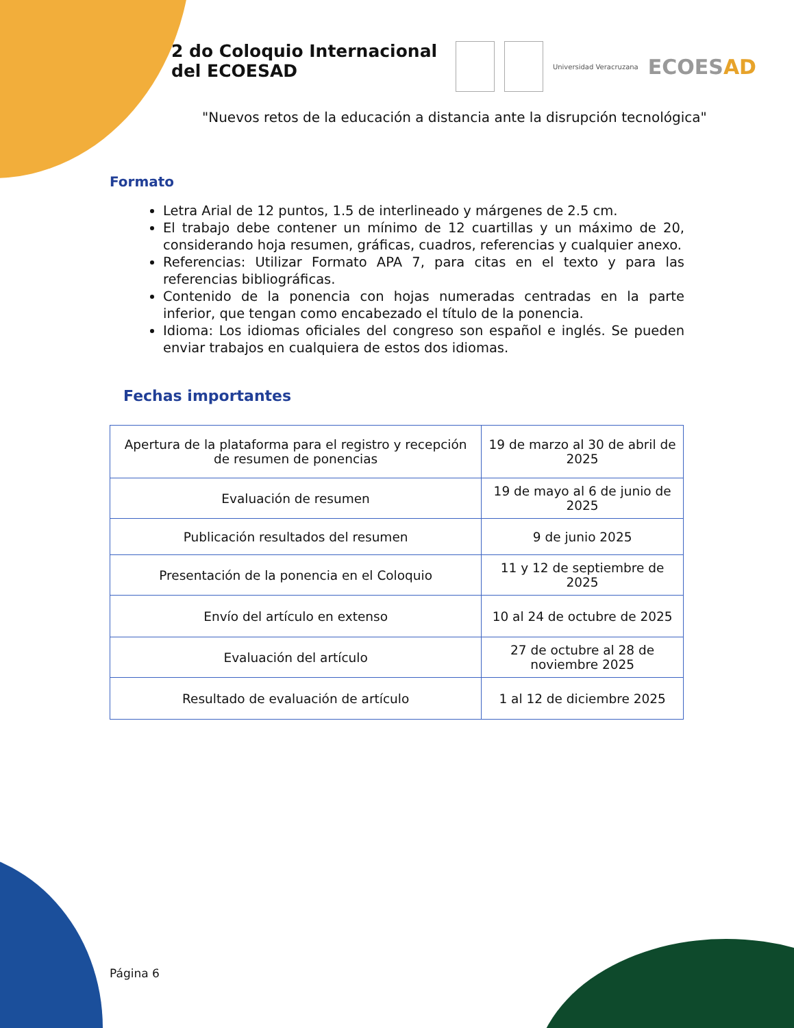2 do Coloquio Internacional
del ECOESAD
Universidad Veracruzana
ECOESAD
"Nuevos retos de la educación a distancia ante la disrupción tecnológica"
Formato
Letra Arial de 12 puntos, 1.5 de interlineado y márgenes de 2.5 cm.
El trabajo debe contener un mínimo de 12 cuartillas y un máximo de 20, considerando hoja resumen, gráficas, cuadros, referencias y cualquier anexo.
Referencias: Utilizar Formato APA 7, para citas en el texto y para las referencias bibliográficas.
Contenido de la ponencia con hojas numeradas centradas en la parte inferior, que tengan como encabezado el título de la ponencia.
Idioma: Los idiomas oficiales del congreso son español e inglés. Se pueden enviar trabajos en cualquiera de estos dos idiomas.
Fechas importantes
| Apertura de la plataforma para el registro y recepción de resumen de ponencias | 19 de marzo al 30 de abril de 2025 |
| Evaluación de resumen | 19 de mayo al 6 de junio de 2025 |
| Publicación resultados del resumen | 9 de junio 2025 |
| Presentación de la ponencia en el Coloquio | 11 y 12 de septiembre de 2025 |
| Envío del artículo en extenso | 10 al 24 de octubre de 2025 |
| Evaluación del artículo | 27 de octubre al 28 de noviembre 2025 |
| Resultado de evaluación de artículo | 1 al 12 de diciembre 2025 |
Página 6